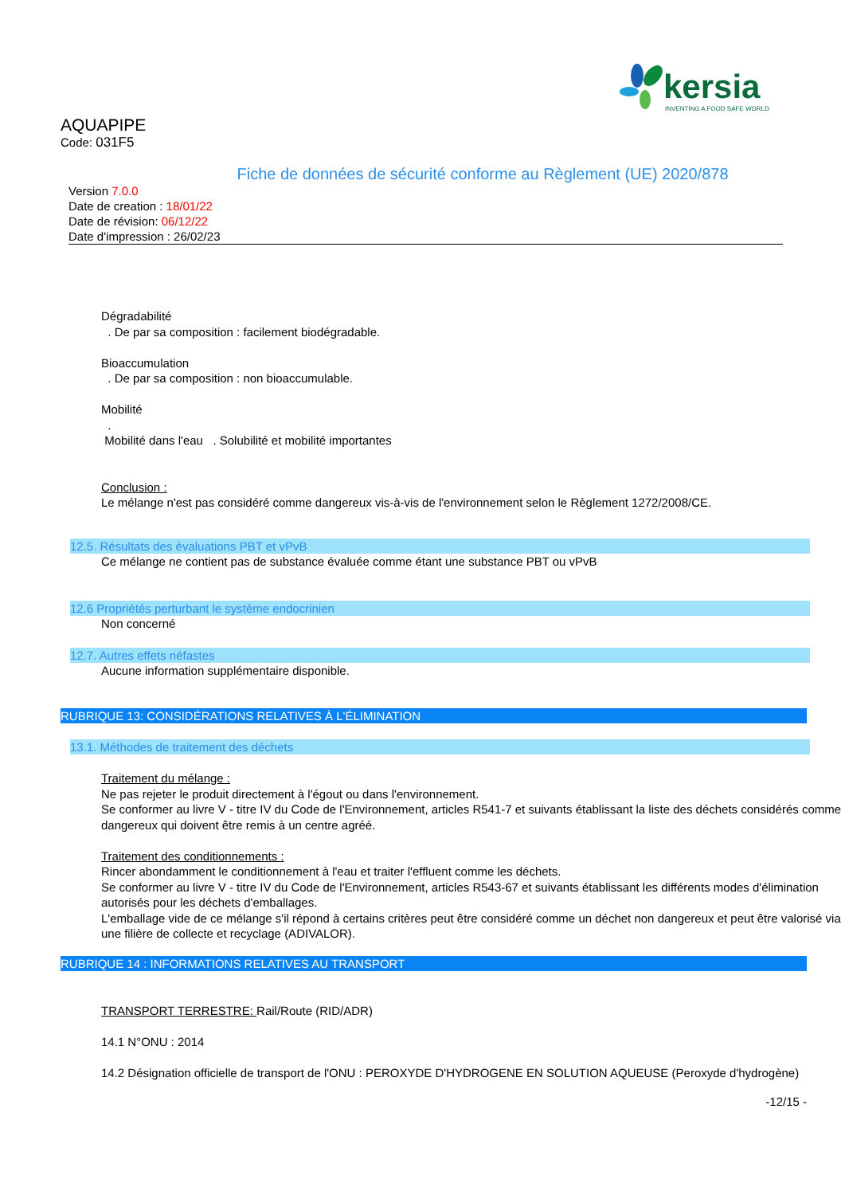kersia
INVENTING A FOOD SAFE WORLD
AQUAPIPE
Code: 031F5
Fiche de données de sécurité conforme au Règlement (UE) 2020/878
Version 7.0.0
Date de creation : 18/01/22
Date de révision: 06/12/22
Date d'impression : 26/02/23
Dégradabilité
. De par sa composition : facilement biodégradable.
Bioaccumulation
. De par sa composition : non bioaccumulable.
Mobilité
.
Mobilité dans l'eau . Solubilité et mobilité importantes
Conclusion :
Le mélange n'est pas considéré comme dangereux vis-à-vis de l'environnement selon le Règlement 1272/2008/CE.
12.5. Résultats des évaluations PBT et vPvB
Ce mélange ne contient pas de substance évaluée comme étant une substance PBT ou vPvB
12.6 Propriétés perturbant le système endocrinien
Non concerné
12.7. Autres effets néfastes
Aucune information supplémentaire disponible.
RUBRIQUE 13: CONSIDÉRATIONS RELATIVES À L'ÉLIMINATION
13.1. Méthodes de traitement des déchets
Traitement du mélange :
Ne pas rejeter le produit directement à l'égout ou dans l'environnement.
Se conformer au livre V - titre IV du Code de l'Environnement, articles R541-7 et suivants établissant la liste des déchets considérés comme dangereux qui doivent être remis à un centre agréé.
Traitement des conditionnements :
Rincer abondamment le conditionnement à l'eau et traiter l'effluent comme les déchets.
Se conformer au livre V - titre IV du Code de l'Environnement, articles R543-67 et suivants établissant les différents modes d'élimination autorisés pour les déchets d'emballages.
L'emballage vide de ce mélange s'il répond à certains critères peut être considéré comme un déchet non dangereux et peut être valorisé via une filière de collecte et recyclage (ADIVALOR).
RUBRIQUE 14 : INFORMATIONS RELATIVES AU TRANSPORT
TRANSPORT TERRESTRE: Rail/Route (RID/ADR)
14.1 N°ONU : 2014
14.2 Désignation officielle de transport de l'ONU : PEROXYDE D'HYDROGENE EN SOLUTION AQUEUSE (Peroxyde d'hydrogène)
-12/15 -